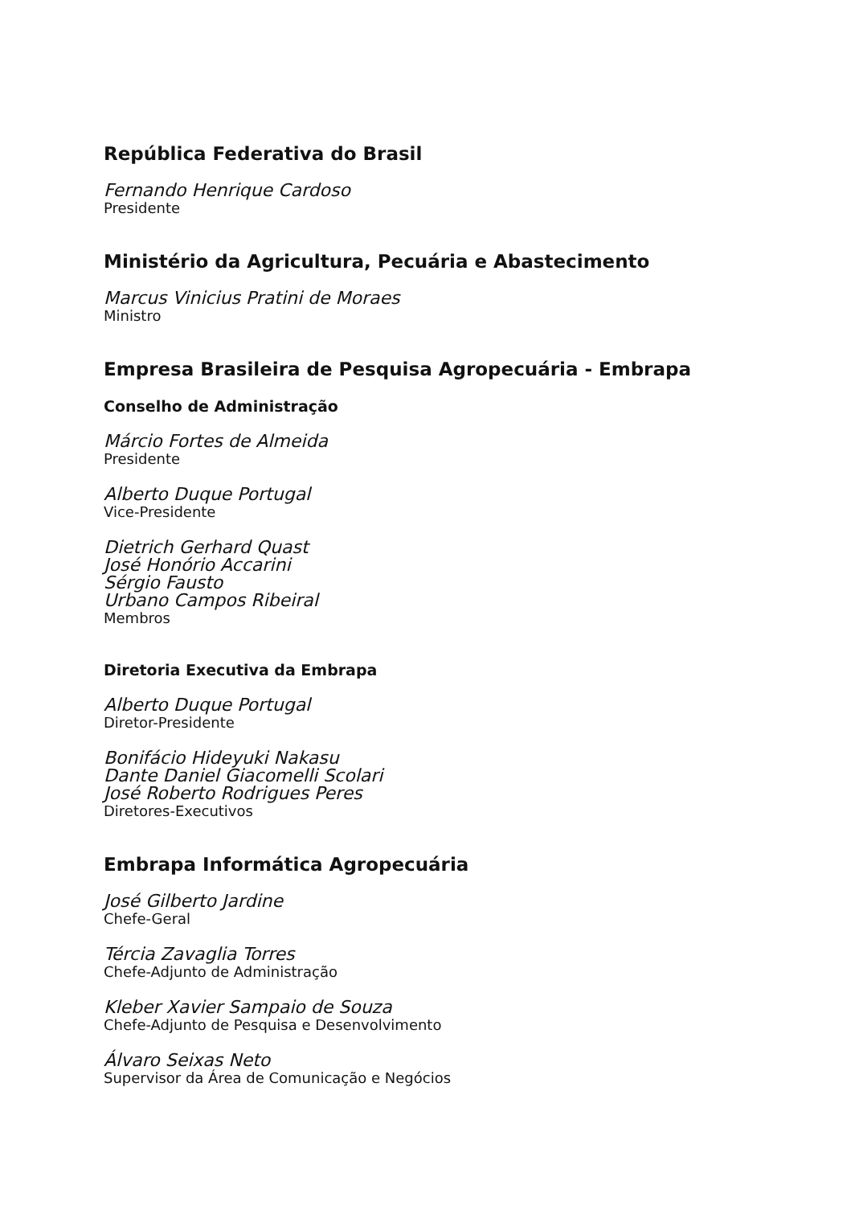República Federativa do Brasil
Fernando Henrique Cardoso
Presidente
Ministério da Agricultura, Pecuária e Abastecimento
Marcus Vinicius Pratini de Moraes
Ministro
Empresa Brasileira de Pesquisa Agropecuária - Embrapa
Conselho de Administração
Márcio Fortes de Almeida
Presidente
Alberto Duque Portugal
Vice-Presidente
Dietrich Gerhard Quast
José Honório Accarini
Sérgio Fausto
Urbano Campos Ribeiral
Membros
Diretoria Executiva da Embrapa
Alberto Duque Portugal
Diretor-Presidente
Bonifácio Hideyuki Nakasu
Dante Daniel Giacomelli Scolari
José Roberto Rodrigues Peres
Diretores-Executivos
Embrapa Informática Agropecuária
José Gilberto Jardine
Chefe-Geral
Tércia Zavaglia Torres
Chefe-Adjunto de Administração
Kleber Xavier Sampaio de Souza
Chefe-Adjunto de Pesquisa e Desenvolvimento
Álvaro Seixas Neto
Supervisor da Área de Comunicação e Negócios